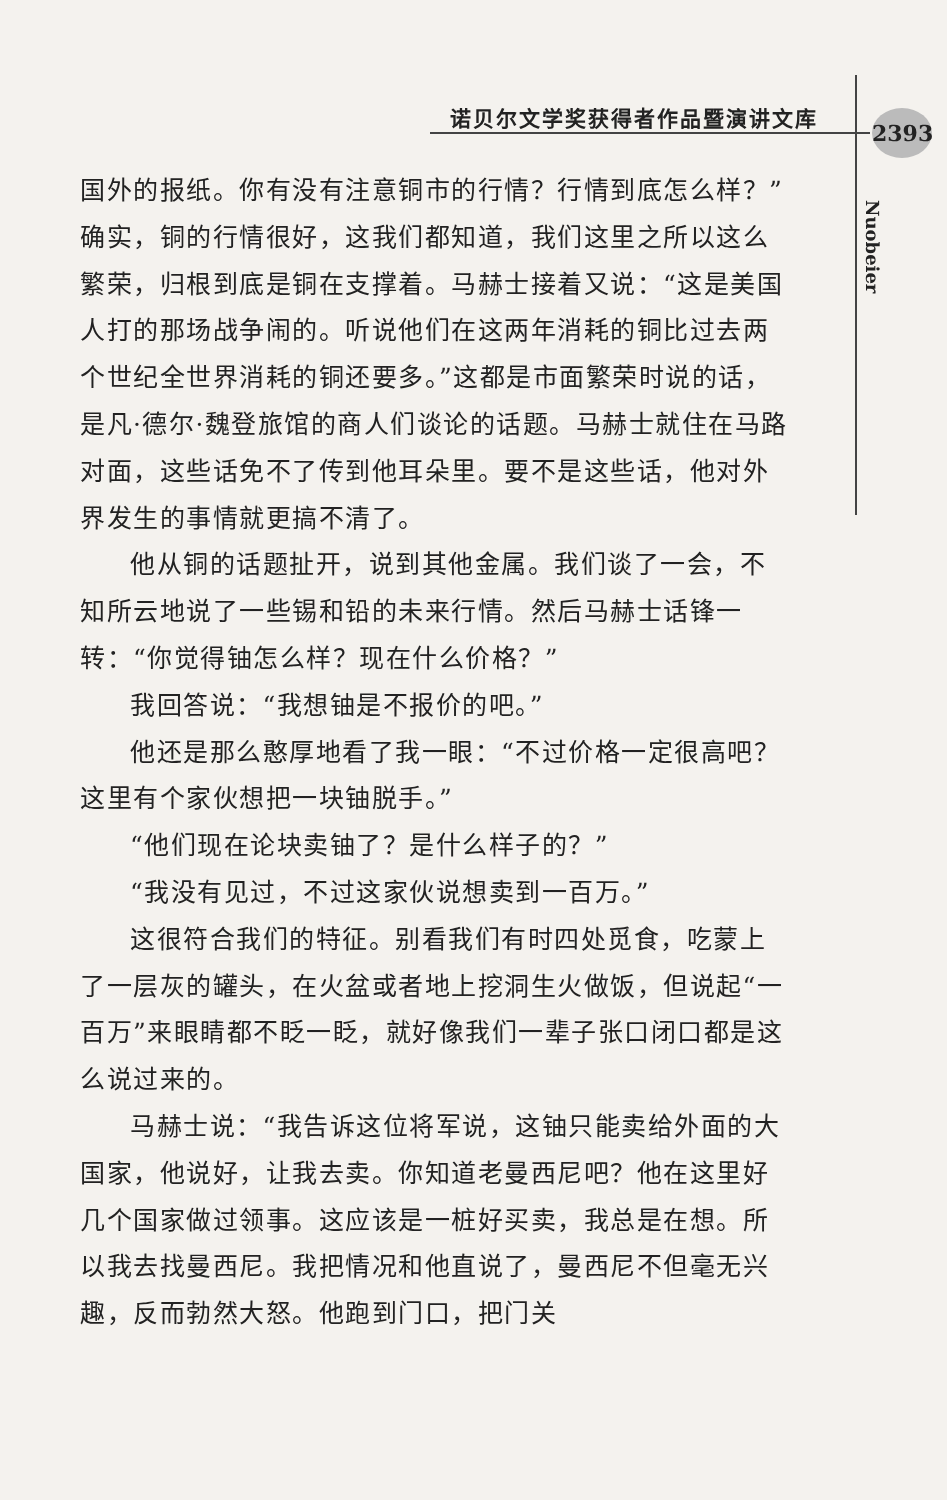诺贝尔文学奖获得者作品暨演讲文库 2393
Nuobeier
国外的报纸。你有没有注意铜市的行情？行情到底怎么样？”确实，铜的行情很好，这我们都知道，我们这里之所以这么繁荣，归根到底是铜在支撑着。马赫士接着又说：“这是美国人打的那场战争闹的。听说他们在这两年消耗的铜比过去两个世纪全世界消耗的铜还要多。”这都是市面繁荣时说的话，是凡·德尔·魏登旅馆的商人们谈论的话题。马赫士就住在马路对面，这些话免不了传到他耳朵里。要不是这些话，他对外界发生的事情就更搞不清了。
他从铜的话题扯开，说到其他金属。我们谈了一会，不知所云地说了一些锡和铅的未来行情。然后马赫士话锋一转：“你觉得铀怎么样？现在什么价格？”
我回答说：“我想铀是不报价的吧。”
他还是那么憨厚地看了我一眼：“不过价格一定很高吧？这里有个家伙想把一块铀脱手。”
“他们现在论块卖铀了？是什么样子的？”
“我没有见过，不过这家伙说想卖到一百万。”
这很符合我们的特征。别看我们有时四处觅食，吃蒙上了一层灰的罐头，在火盆或者地上挖洞生火做饭，但说起“一百万”来眼睛都不眨一眨，就好像我们一辈子张口闭口都是这么说过来的。
马赫士说：“我告诉这位将军说，这铀只能卖给外面的大国家，他说好，让我去卖。你知道老曼西尼吧？他在这里好几个国家做过领事。这应该是一桩好买卖，我总是在想。所以我去找曼西尼。我把情况和他直说了，曼西尼不但毫无兴趣，反而勃然大怒。他跑到门口，把门关